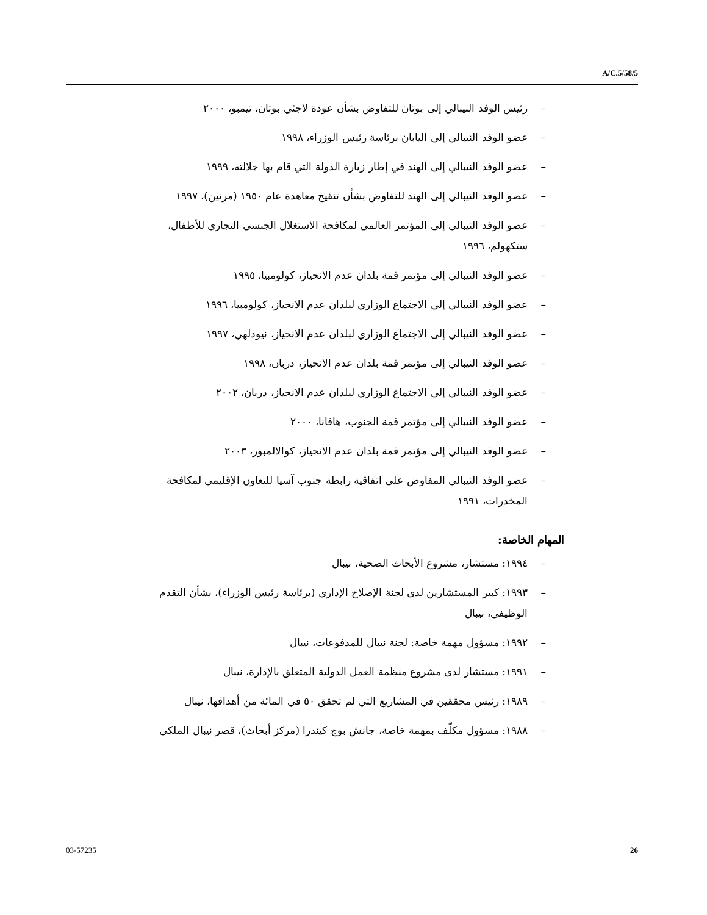A/C.5/58/5
– رئيس الوفد النيبالي إلى بوتان للتفاوض بشأن عودة لاجئي بوتان، تيمبو، ٢٠٠٠
– عضو الوفد النيبالي إلى اليابان برئاسة رئيس الوزراء، ١٩٩٨
– عضو الوفد النيبالي إلى الهند في إطار زيارة الدولة التي قام بها جلالته، ١٩٩٩
– عضو الوفد النيبالي إلى الهند للتفاوض بشأن تنقيح معاهدة عام ١٩٥٠ (مرتين)، ١٩٩٧
– عضو الوفد النيبالي إلى المؤتمر العالمي لمكافحة الاستغلال الجنسي التجاري للأطفال، ستكهولم، ١٩٩٦
– عضو الوفد النيبالي إلى مؤتمر قمة بلدان عدم الانحياز، كولومبيا، ١٩٩٥
– عضو الوفد النيبالي إلى الاجتماع الوزاري لبلدان عدم الانحياز، كولومبيا، ١٩٩٦
– عضو الوفد النيبالي إلى الاجتماع الوزاري لبلدان عدم الانحياز، نيودلهي، ١٩٩٧
– عضو الوفد النيبالي إلى مؤتمر قمة بلدان عدم الانحياز، دربان، ١٩٩٨
– عضو الوفد النيبالي إلى الاجتماع الوزاري لبلدان عدم الانحياز، دربان، ٢٠٠٢
– عضو الوفد النيبالي إلى مؤتمر قمة الجنوب، هافانا، ٢٠٠٠
– عضو الوفد النيبالي إلى مؤتمر قمة بلدان عدم الانحياز، كوالالمبور، ٢٠٠٣
– عضو الوفد النيبالي المفاوض على اتفاقية رابطة جنوب آسيا للتعاون الإقليمي لمكافحة المخدرات، ١٩٩١
المهام الخاصة:
– ١٩٩٤: مستشار، مشروع الأبحاث الصحية، نيبال
– ١٩٩٣: كبير المستشارين لدى لجنة الإصلاح الإداري (برئاسة رئيس الوزراء)، بشأن التقدم الوظيفي، نيبال
– ١٩٩٢: مسؤول مهمة خاصة: لجنة نيبال للمدفوعات، نيبال
– ١٩٩١: مستشار لدى مشروع منظمة العمل الدولية المتعلق بالإدارة، نيبال
– ١٩٨٩: رئيس محققين في المشاريع التي لم تحقق ٥٠ في المائة من أهدافها، نيبال
– ١٩٨٨: مسؤول مكلّف بمهمة خاصة، جانش بوج كيندرا (مركز أبحاث)، قصر نيبال الملكي
03-57235 26